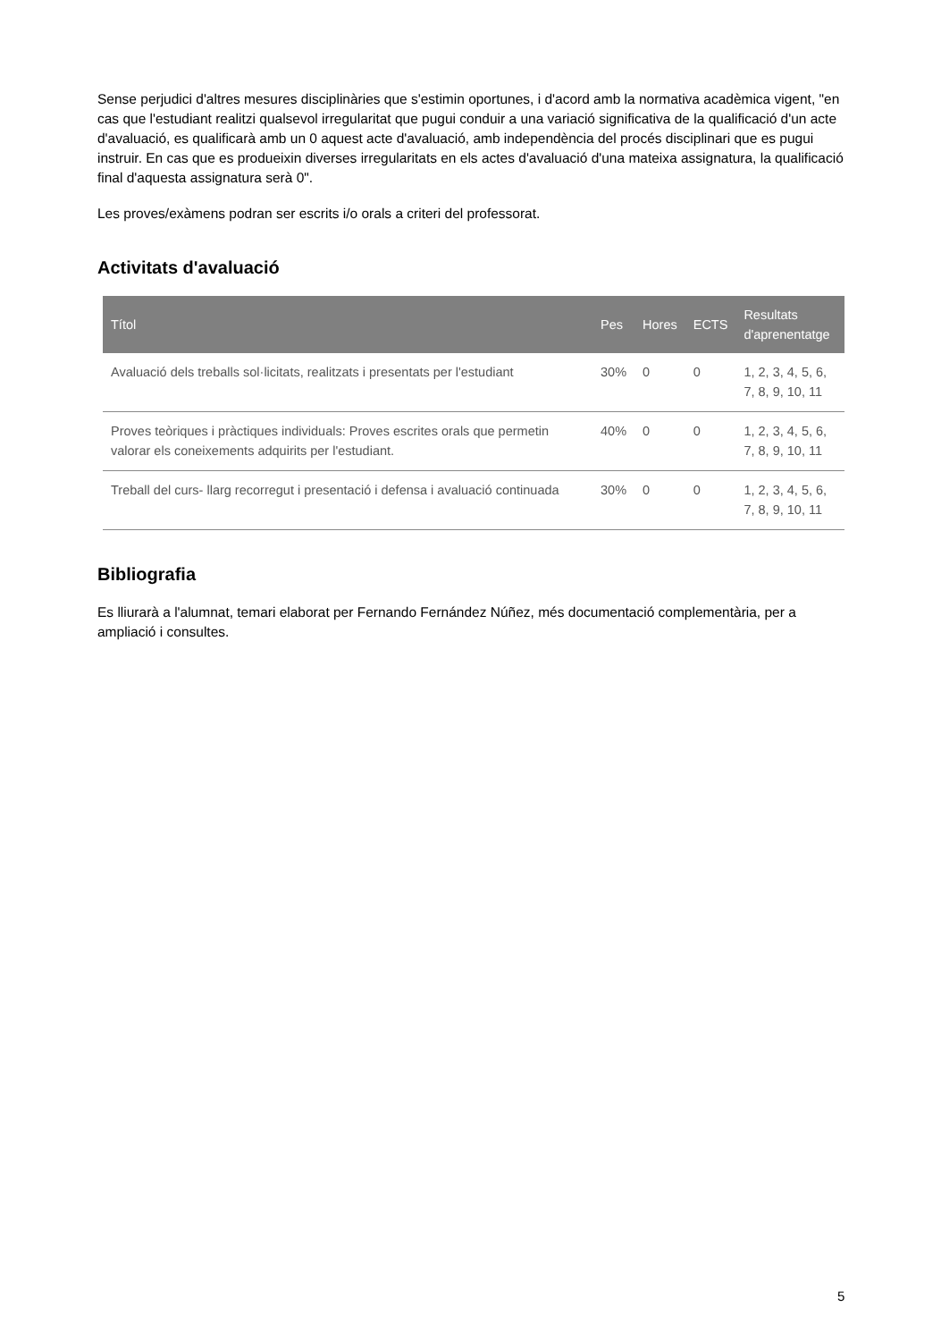Sense perjudici d'altres mesures disciplinàries que s'estimin oportunes, i d'acord amb la normativa acadèmica vigent, "en cas que l'estudiant realitzi qualsevol irregularitat que pugui conduir a una variació significativa de la qualificació d'un acte d'avaluació, es qualificarà amb un 0 aquest acte d'avaluació, amb independència del procés disciplinari que es pugui instruir. En cas que es produeixin diverses irregularitats en els actes d'avaluació d'una mateixa assignatura, la qualificació final d'aquesta assignatura serà 0".
Les proves/exàmens podran ser escrits i/o orals a criteri del professorat.
Activitats d'avaluació
| Títol | Pes | Hores | ECTS | Resultats d'aprenentatge |
| --- | --- | --- | --- | --- |
| Avaluació dels treballs sol·licitats, realitzats i presentats per l'estudiant | 30% | 0 | 0 | 1, 2, 3, 4, 5, 6, 7, 8, 9, 10, 11 |
| Proves teòriques i pràctiques individuals: Proves escrites orals que permetin valorar els coneixements adquirits per l'estudiant. | 40% | 0 | 0 | 1, 2, 3, 4, 5, 6, 7, 8, 9, 10, 11 |
| Treball del curs- llarg recorregut i presentació i defensa i avaluació continuada | 30% | 0 | 0 | 1, 2, 3, 4, 5, 6, 7, 8, 9, 10, 11 |
Bibliografia
Es lliurarà a l'alumnat, temari elaborat per Fernando Fernández Núñez, més documentació complementària, per a ampliació i consultes.
5